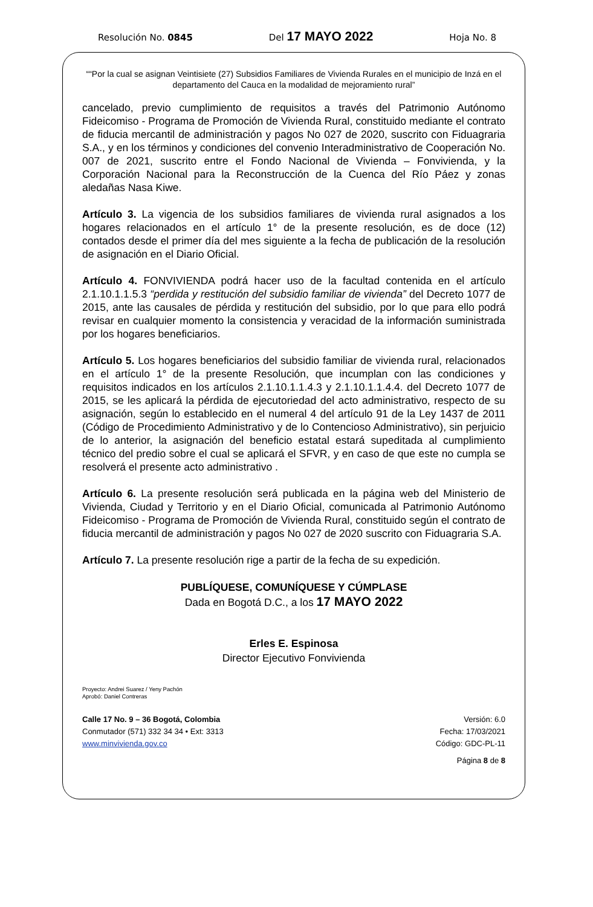Resolución No. 0845 Del 17 MAYO 2022 Hoja No. 8
““Por la cual se asignan Veintisiete (27) Subsidios Familiares de Vivienda Rurales en el municipio de Inzá en el departamento del Cauca en la modalidad de mejoramiento rural”
cancelado, previo cumplimiento de requisitos a través del Patrimonio Autónomo Fideicomiso - Programa de Promoción de Vivienda Rural, constituido mediante el contrato de fiducia mercantil de administración y pagos No 027 de 2020, suscrito con Fiduagraria S.A., y en los términos y condiciones del convenio Interadministrativo de Cooperación No. 007 de 2021, suscrito entre el Fondo Nacional de Vivienda – Fonvivienda, y la Corporación Nacional para la Reconstrucción de la Cuenca del Río Páez y zonas aledañas Nasa Kiwe.
Artículo 3. La vigencia de los subsidios familiares de vivienda rural asignados a los hogares relacionados en el artículo 1° de la presente resolución, es de doce (12) contados desde el primer día del mes siguiente a la fecha de publicación de la resolución de asignación en el Diario Oficial.
Artículo 4. FONVIVIENDA podrá hacer uso de la facultad contenida en el artículo 2.1.10.1.1.5.3 “perdida y restitución del subsidio familiar de vivienda” del Decreto 1077 de 2015, ante las causales de pérdida y restitución del subsidio, por lo que para ello podrá revisar en cualquier momento la consistencia y veracidad de la información suministrada por los hogares beneficiarios.
Artículo 5. Los hogares beneficiarios del subsidio familiar de vivienda rural, relacionados en el artículo 1° de la presente Resolución, que incumplan con las condiciones y requisitos indicados en los artículos 2.1.10.1.1.4.3 y 2.1.10.1.1.4.4. del Decreto 1077 de 2015, se les aplicará la pérdida de ejecutoriedad del acto administrativo, respecto de su asignación, según lo establecido en el numeral 4 del artículo 91 de la Ley 1437 de 2011 (Código de Procedimiento Administrativo y de lo Contencioso Administrativo), sin perjuicio de lo anterior, la asignación del beneficio estatal estará supeditada al cumplimiento técnico del predio sobre el cual se aplicará el SFVR, y en caso de que este no cumpla se resolverá el presente acto administrativo .
Artículo 6. La presente resolución será publicada en la página web del Ministerio de Vivienda, Ciudad y Territorio y en el Diario Oficial, comunicada al Patrimonio Autónomo Fideicomiso - Programa de Promoción de Vivienda Rural, constituido según el contrato de fiducia mercantil de administración y pagos No 027 de 2020 suscrito con Fiduagraria S.A.
Artículo 7. La presente resolución rige a partir de la fecha de su expedición.
PUBLÍQUESE, COMUNÍQUESE Y CÚMPLASE
Dada en Bogotá D.C., a los 17 MAYO 2022
Erles E. Espinosa
Director Ejecutivo Fonvivienda
Proyecto: Andrei Suarez / Yeny Pachón
Aprobó: Daniel Contreras
Calle 17 No. 9 – 36 Bogotá, Colombia
Conmutador (571) 332 34 34 • Ext: 3313
www.minvivienda.gov.co
Versión: 6.0
Fecha: 17/03/2021
Código: GDC-PL-11
Página 8 de 8